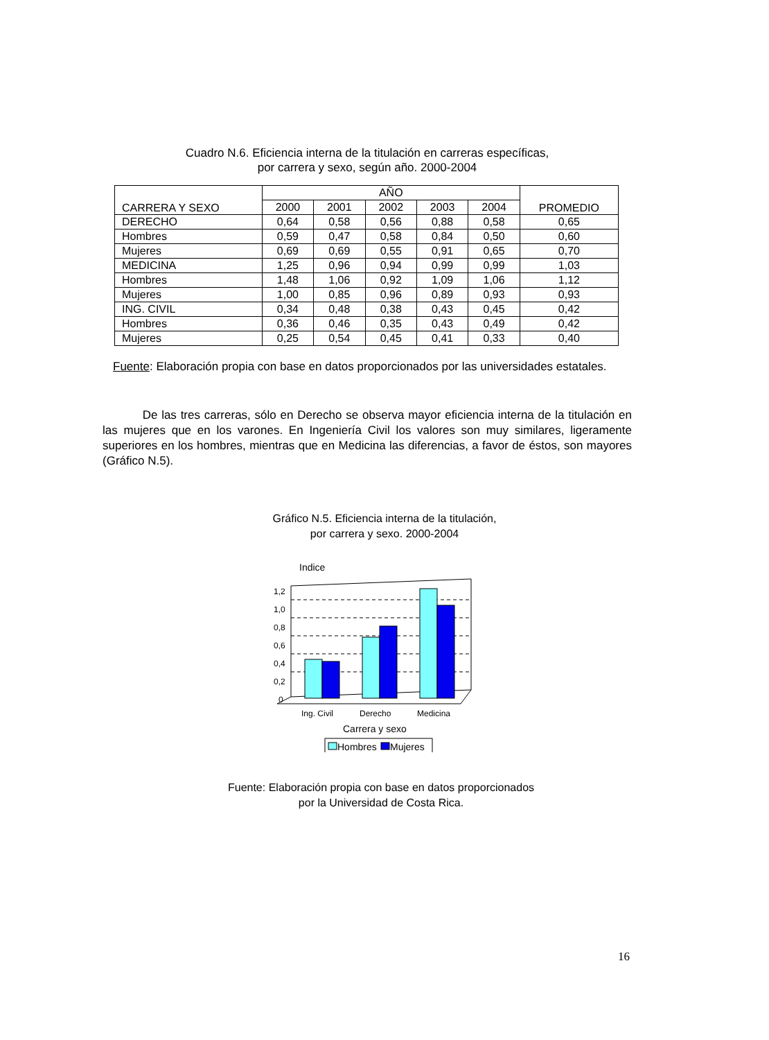Cuadro N.6. Eficiencia interna de la titulación en carreras específicas,
por carrera y sexo, según año. 2000-2004
| CARRERA Y SEXO | AÑO | | | | | PROMEDIO |
| --- | --- | --- | --- | --- | --- | --- |
| | 2000 | 2001 | 2002 | 2003 | 2004 | |
| DERECHO | 0,64 | 0,58 | 0,56 | 0,88 | 0,58 | 0,65 |
| Hombres | 0,59 | 0,47 | 0,58 | 0,84 | 0,50 | 0,60 |
| Mujeres | 0,69 | 0,69 | 0,55 | 0,91 | 0,65 | 0,70 |
| MEDICINA | 1,25 | 0,96 | 0,94 | 0,99 | 0,99 | 1,03 |
| Hombres | 1,48 | 1,06 | 0,92 | 1,09 | 1,06 | 1,12 |
| Mujeres | 1,00 | 0,85 | 0,96 | 0,89 | 0,93 | 0,93 |
| ING. CIVIL | 0,34 | 0,48 | 0,38 | 0,43 | 0,45 | 0,42 |
| Hombres | 0,36 | 0,46 | 0,35 | 0,43 | 0,49 | 0,42 |
| Mujeres | 0,25 | 0,54 | 0,45 | 0,41 | 0,33 | 0,40 |
Fuente: Elaboración propia con base en datos proporcionados por las universidades estatales.
De las tres carreras, sólo en Derecho se observa mayor eficiencia interna de la titulación en las mujeres que en los varones. En Ingeniería Civil los valores son muy similares, ligeramente superiores en los hombres, mientras que en Medicina las diferencias, a favor de éstos, son mayores (Gráfico N.5).
Gráfico N.5. Eficiencia interna de la titulación,
por carrera y sexo. 2000-2004
Indice
1,2
1,0
0,8
0,6
0,4
0,2
0
Ing. Civil
Derecho
Medicina
Carrera y sexo
Hombres
Mujeres
Fuente: Elaboración propia con base en datos proporcionados
por la Universidad de Costa Rica.
16